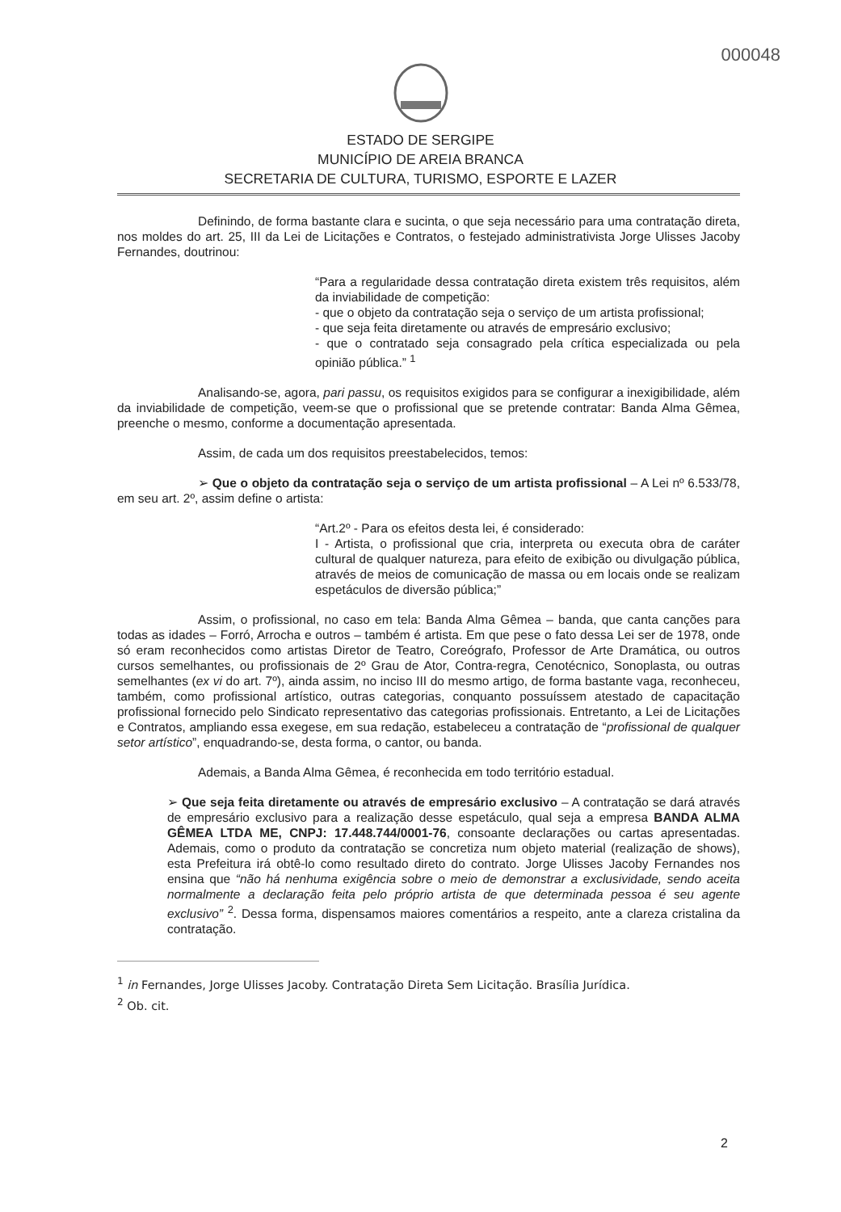000048
ESTADO DE SERGIPE
MUNICÍPIO DE AREIA BRANCA
SECRETARIA DE CULTURA, TURISMO, ESPORTE E LAZER
Definindo, de forma bastante clara e sucinta, o que seja necessário para uma contratação direta, nos moldes do art. 25, III da Lei de Licitações e Contratos, o festejado administrativista Jorge Ulisses Jacoby Fernandes, doutrinou:
“Para a regularidade dessa contratação direta existem três requisitos, além da inviabilidade de competição:
- que o objeto da contratação seja o serviço de um artista profissional;
- que seja feita diretamente ou através de empresário exclusivo;
- que o contratado seja consagrado pela crítica especializada ou pela opinião pública.” <sup>1</sup>
Analisando-se, agora, pari passu, os requisitos exigidos para se configurar a inexigibilidade, além da inviabilidade de competição, veem-se que o profissional que se pretende contratar: Banda Alma Gêmea, preenche o mesmo, conforme a documentação apresentada.
Assim, de cada um dos requisitos preestabelecidos, temos:
➢ Que o objeto da contratação seja o serviço de um artista profissional – A Lei nº 6.533/78, em seu art. 2º, assim define o artista:
“Art.2º - Para os efeitos desta lei, é considerado:
I - Artista, o profissional que cria, interpreta ou executa obra de caráter cultural de qualquer natureza, para efeito de exibição ou divulgação pública, através de meios de comunicação de massa ou em locais onde se realizam espetáculos de diversão pública;”
Assim, o profissional, no caso em tela: Banda Alma Gêmea – banda, que canta canções para todas as idades – Forró, Arrocha e outros – também é artista. Em que pese o fato dessa Lei ser de 1978, onde só eram reconhecidos como artistas Diretor de Teatro, Coreógrafo, Professor de Arte Dramática, ou outros cursos semelhantes, ou profissionais de 2º Grau de Ator, Contra-regra, Cenotécnico, Sonoplasta, ou outras semelhantes (ex vi do art. 7º), ainda assim, no inciso III do mesmo artigo, de forma bastante vaga, reconheceu, também, como profissional artístico, outras categorias, conquanto possuíssem atestado de capacitação profissional fornecido pelo Sindicato representativo das categorias profissionais. Entretanto, a Lei de Licitações e Contratos, ampliando essa exegese, em sua redação, estabeleceu a contratação de “profissional de qualquer setor artístico”, enquadrando-se, desta forma, o cantor, ou banda.
Ademais, a Banda Alma Gêmea, é reconhecida em todo território estadual.
➢ Que seja feita diretamente ou através de empresário exclusivo – A contratação se dará através de empresário exclusivo para a realização desse espetáculo, qual seja a empresa BANDA ALMA GÊMEA LTDA ME, CNPJ: 17.448.744/0001-76, consoante declarações ou cartas apresentadas. Ademais, como o produto da contratação se concretiza num objeto material (realização de shows), esta Prefeitura irá obtê-lo como resultado direto do contrato. Jorge Ulisses Jacoby Fernandes nos ensina que “não há nenhuma exigência sobre o meio de demonstrar a exclusividade, sendo aceita normalmente a declaração feita pelo próprio artista de que determinada pessoa é seu agente exclusivo” <sup>2</sup>. Dessa forma, dispensamos maiores comentários a respeito, ante a clareza cristalina da contratação.
<sup>1</sup> in Fernandes, Jorge Ulisses Jacoby. Contratação Direta Sem Licitação. Brasília Jurídica.
<sup>2</sup> Ob. cit.
2